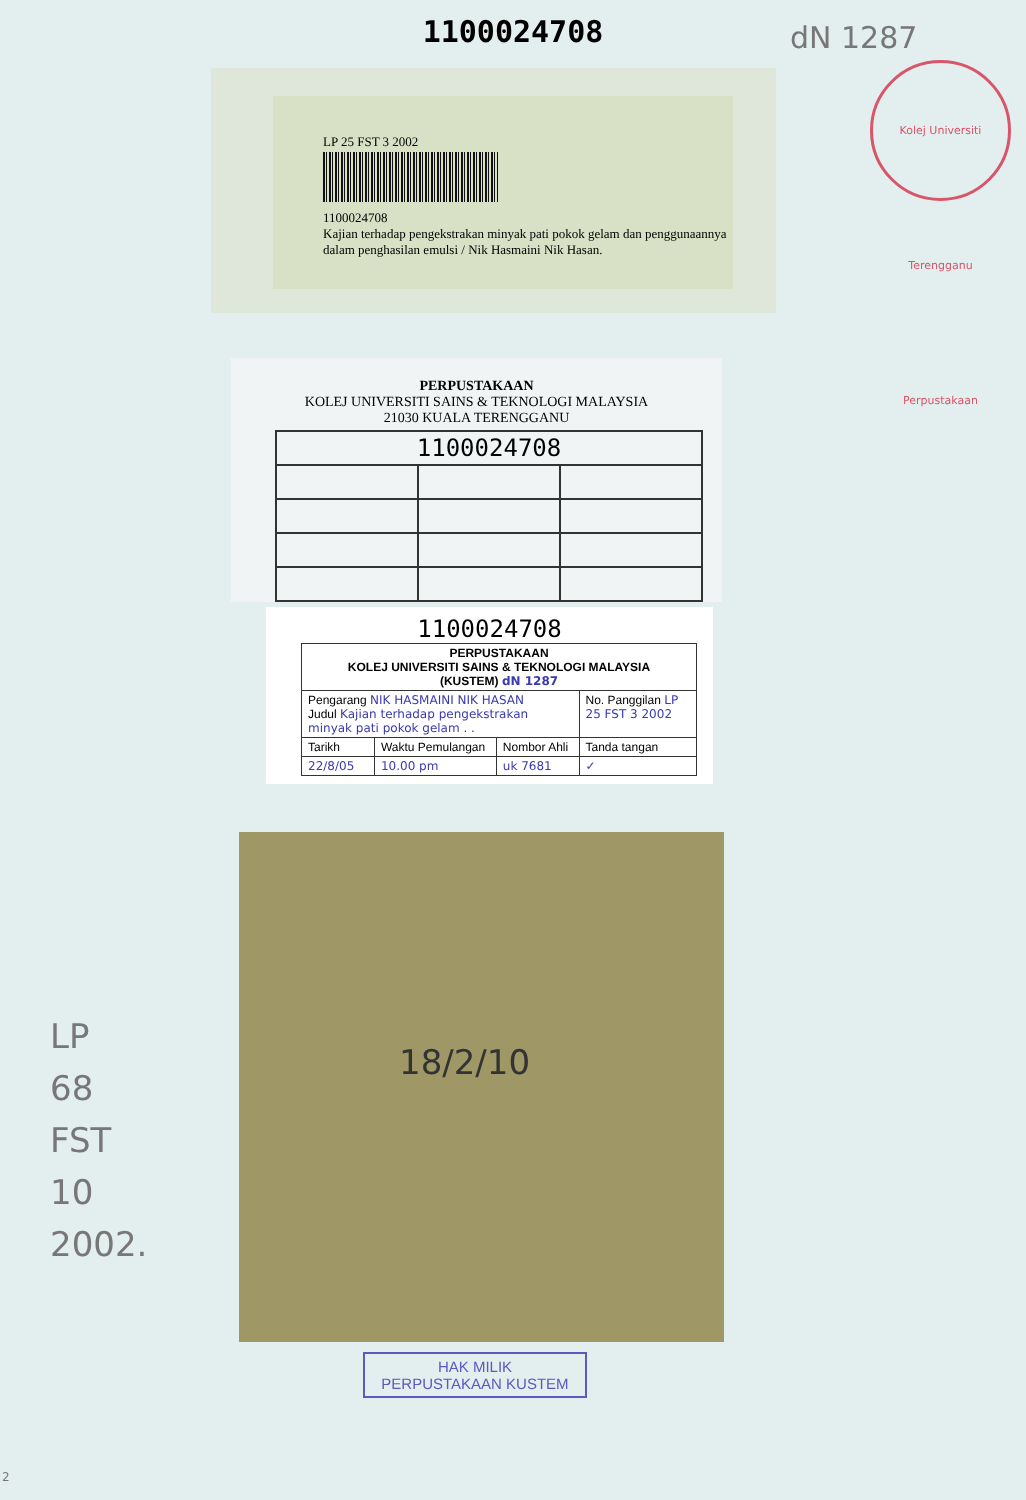1100024708
dN 1287
Kolej Universiti Terengganu Perpustakaan
LP 25 FST 3 2002
1100024708
Kajian terhadap pengekstrakan minyak pati pokok gelam dan penggunaannya dalam penghasilan emulsi / Nik Hasmaini Nik Hasan.
PERPUSTAKAAN
KOLEJ UNIVERSITI SAINS & TEKNOLOGI MALAYSIA
21030 KUALA TERENGGANU
| 1100024708 | | |
1100024708
| PERPUSTAKAAN KOLEJ UNIVERSITI SAINS & TEKNOLOGI MALAYSIA (KUSTEM) dN 1287 | | | |
| Pengarang NIK HASMAINI NIK HASAN Judul Kajian terhadap pengekstrakan minyak pati pokok gelam . . | | | No. Panggilan LP 25 FST 3 2002 |
| Tarikh | Waktu Pemulangan | Nombor Ahli | Tanda tangan |
| 22/8/05 | 10.00 pm | uk 7681 | ✓ |
18/2/10
HAK MILIK
PERPUSTAKAAN KUSTEM
LP
68
FST
10
2002.
2